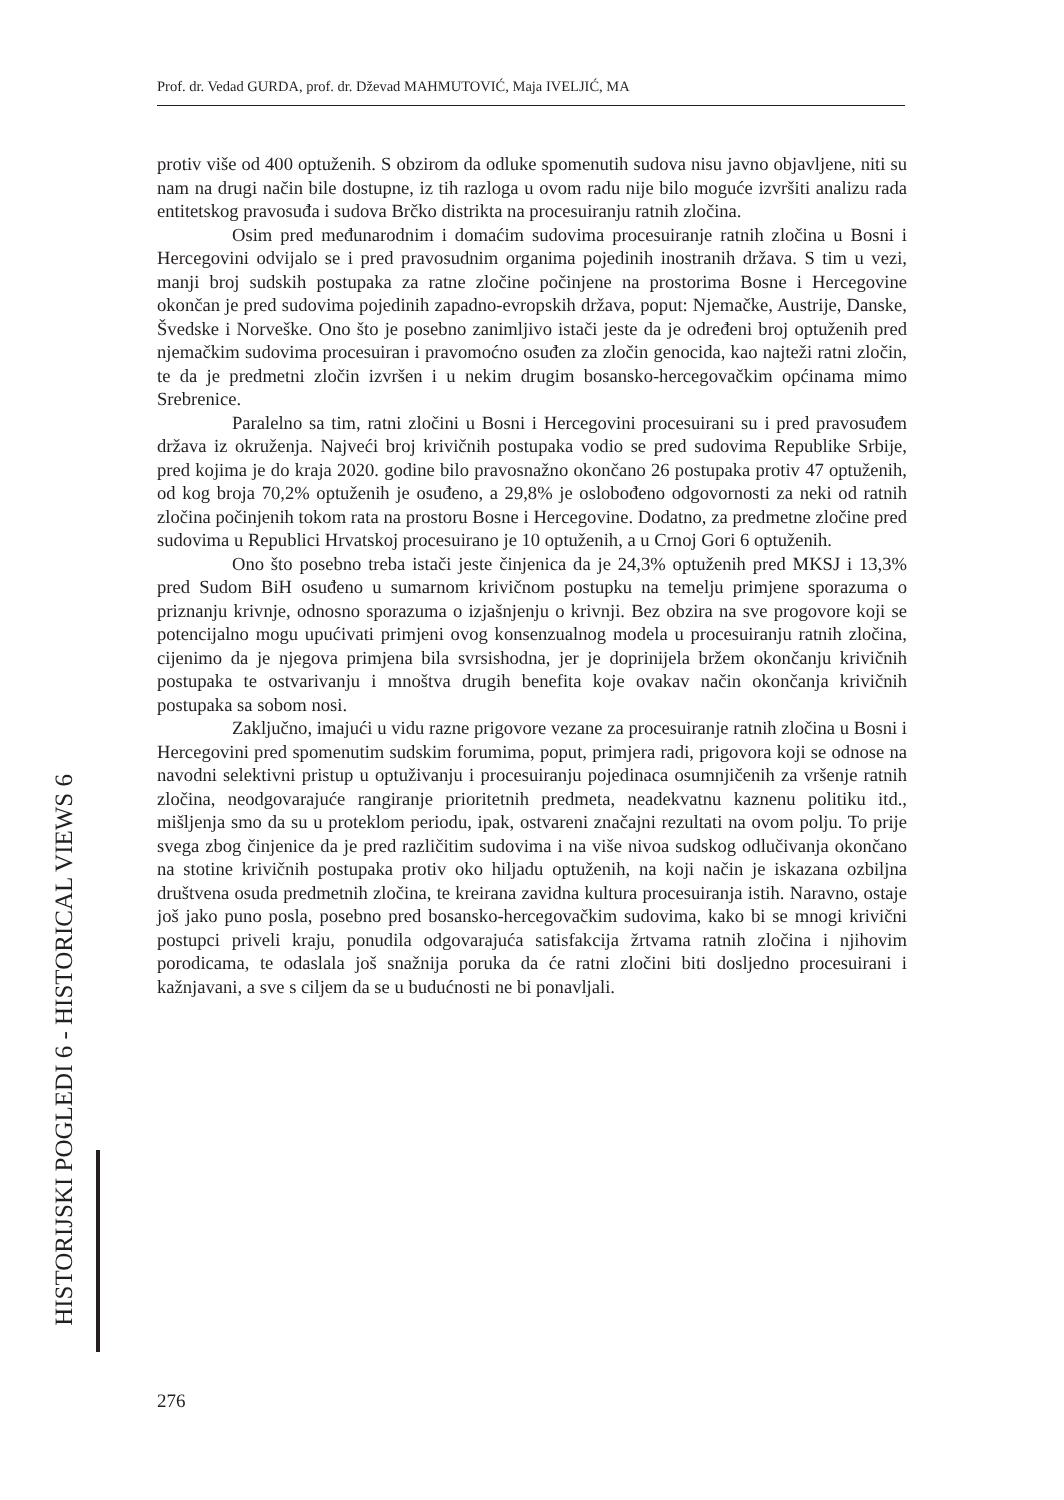Prof. dr. Vedad GURDA, prof. dr. Dževad MAHMUTOVIĆ, Maja IVELJIĆ, MA
HISTORIJSKI POGLEDI 6 - HISTORICAL VIEWS 6
protiv više od 400 optuženih. S obzirom da odluke spomenutih sudova nisu javno objavljene, niti su nam na drugi način bile dostupne, iz tih razloga u ovom radu nije bilo moguće izvršiti analizu rada entitetskog pravosuđa i sudova Brčko distrikta na procesuiranju ratnih zločina.
Osim pred međunarodnim i domaćim sudovima procesuiranje ratnih zločina u Bosni i Hercegovini odvijalo se i pred pravosudnim organima pojedinih inostranih država. S tim u vezi, manji broj sudskih postupaka za ratne zločine počinjene na prostorima Bosne i Hercegovine okončan je pred sudovima pojedinih zapadno-evropskih država, poput: Njemačke, Austrije, Danske, Švedske i Norveške. Ono što je posebno zanimljivo istači jeste da je određeni broj optuženih pred njemačkim sudovima procesuiran i pravomoćno osuđen za zločin genocida, kao najteži ratni zločin, te da je predmetni zločin izvršen i u nekim drugim bosansko-hercegovačkim općinama mimo Srebrenice.
Paralelno sa tim, ratni zločini u Bosni i Hercegovini procesuirani su i pred pravosuđem država iz okruženja. Najveći broj krivičnih postupaka vodio se pred sudovima Republike Srbije, pred kojima je do kraja 2020. godine bilo pravosnažno okončano 26 postupaka protiv 47 optuženih, od kog broja 70,2% optuženih je osuđeno, a 29,8% je oslobođeno odgovornosti za neki od ratnih zločina počinjenih tokom rata na prostoru Bosne i Hercegovine. Dodatno, za predmetne zločine pred sudovima u Republici Hrvatskoj procesuirano je 10 optuženih, a u Crnoj Gori 6 optuženih.
Ono što posebno treba istači jeste činjenica da je 24,3% optuženih pred MKSJ i 13,3% pred Sudom BiH osuđeno u sumarnom krivičnom postupku na temelju primjene sporazuma o priznanju krivnje, odnosno sporazuma o izjašnjenju o krivnji. Bez obzira na sve progovore koji se potencijalno mogu upućivati primjeni ovog konsenzualnog modela u procesuiranju ratnih zločina, cijenimo da je njegova primjena bila svrsishodna, jer je doprinijela bržem okončanju krivičnih postupaka te ostvarivanju i mnoštva drugih benefita koje ovakav način okončanja krivičnih postupaka sa sobom nosi.
Zaključno, imajući u vidu razne prigovore vezane za procesuiranje ratnih zločina u Bosni i Hercegovini pred spomenutim sudskim forumima, poput, primjera radi, prigovora koji se odnose na navodni selektivni pristup u optuživanju i procesuiranju pojedinaca osumnjičenih za vršenje ratnih zločina, neodgovarajuće rangiranje prioritetnih predmeta, neadekvatnu kaznenu politiku itd., mišljenja smo da su u proteklom periodu, ipak, ostvareni značajni rezultati na ovom polju. To prije svega zbog činjenice da je pred različitim sudovima i na više nivoa sudskog odlučivanja okončano na stotine krivičnih postupaka protiv oko hiljadu optuženih, na koji način je iskazana ozbiljna društvena osuda predmetnih zločina, te kreirana zavidna kultura procesuiranja istih. Naravno, ostaje još jako puno posla, posebno pred bosansko-hercegovačkim sudovima, kako bi se mnogi krivični postupci priveli kraju, ponudila odgovarajuća satisfakcija žrtvama ratnih zločina i njihovim porodicama, te odaslala još snažnija poruka da će ratni zločini biti dosljedno procesuirani i kažnjavani, a sve s ciljem da se u budućnosti ne bi ponavljali.
276